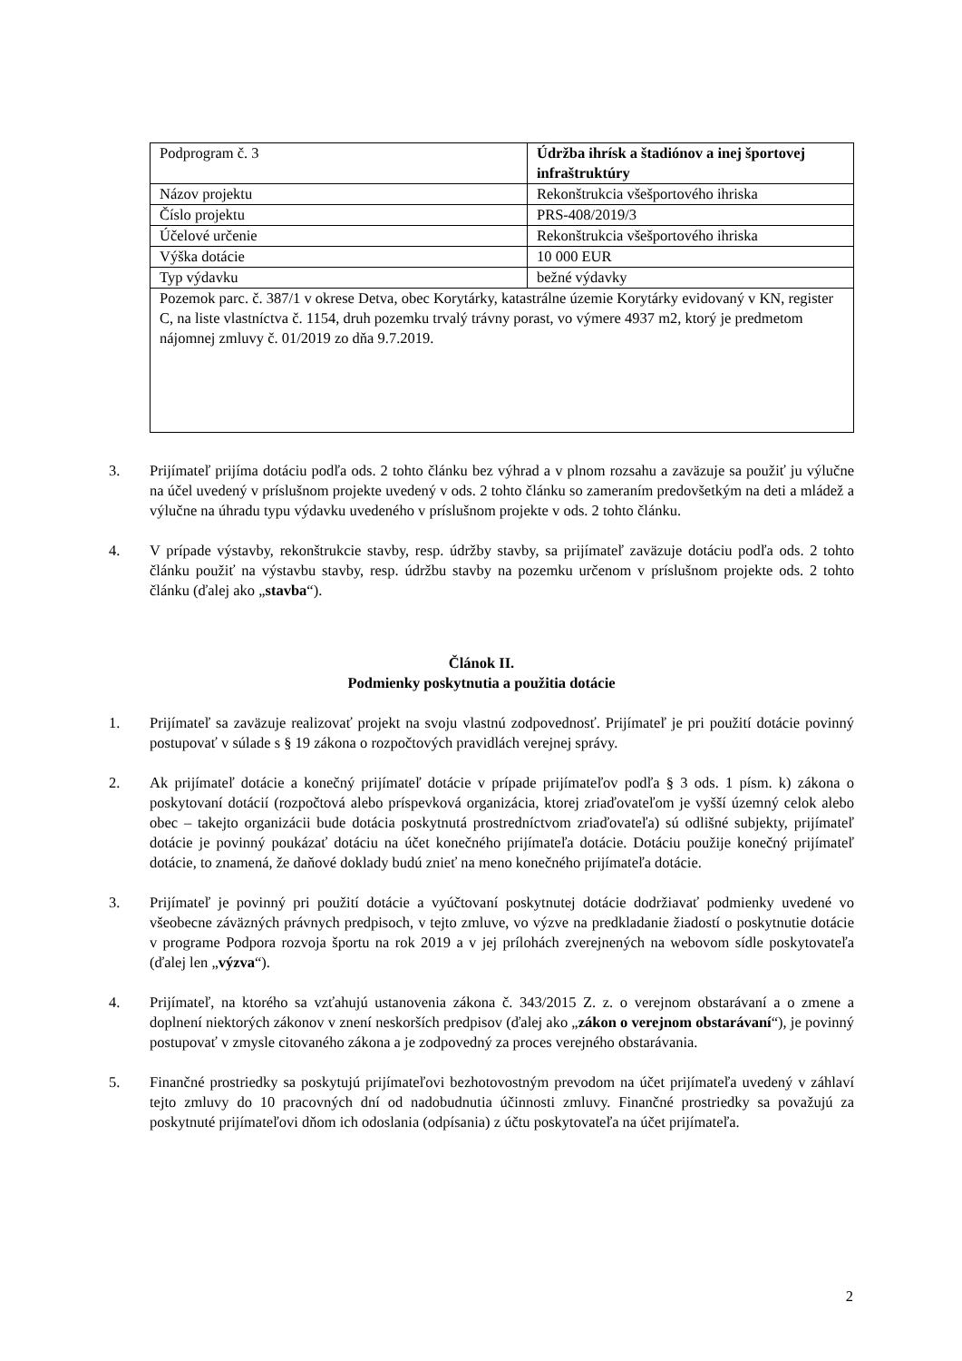| Podprogram č. 3 | Údržba ihrísk a štadiónov a inej športovej infraštruktúry |
| Názov projektu | Rekonštrukcia všešportového ihriska |
| Číslo projektu | PRS-408/2019/3 |
| Účelové určenie | Rekonštrukcia všešportového ihriska |
| Výška dotácie | 10 000 EUR |
| Typ výdavku | bežné výdavky |
| Pozemok parc. č. 387/1 v okrese Detva, obec Korytárky, katastrálne územie Korytárky evidovaný v KN, register C, na liste vlastníctva č. 1154, druh pozemku trvalý trávny porast, vo výmere 4937 m2, ktorý je predmetom nájomnej zmluvy č. 01/2019 zo dňa 9.7.2019. | |
3. Prijímateľ prijíma dotáciu podľa ods. 2 tohto článku bez výhrad a v plnom rozsahu a zaväzuje sa použiť ju výlučne na účel uvedený v príslušnom projekte uvedený v ods. 2 tohto článku so zameraním predovšetkým na deti a mládež a výlučne na úhradu typu výdavku uvedeného v príslušnom projekte v ods. 2 tohto článku.
4. V prípade výstavby, rekonštrukcie stavby, resp. údržby stavby, sa prijímateľ zaväzuje dotáciu podľa ods. 2 tohto článku použiť na výstavbu stavby, resp. údržbu stavby na pozemku určenom v príslušnom projekte ods. 2 tohto článku (ďalej ako „stavba“).
Článok II.
Podmienky poskytnutia a použitia dotácie
1. Prijímateľ sa zaväzuje realizovať projekt na svoju vlastnú zodpovednosť. Prijímateľ je pri použití dotácie povinný postupovať v súlade s § 19 zákona o rozpočtových pravidlách verejnej správy.
2. Ak prijímateľ dotácie a konečný prijímateľ dotácie v prípade prijímateľov podľa § 3 ods. 1 písm. k) zákona o poskytovaní dotácií (rozpočtová alebo príspevková organizácia, ktorej zriaďovateľom je vyšší územný celok alebo obec – takejto organizácii bude dotácia poskytnutá prostredníctvom zriaďovateľa) sú odlišné subjekty, prijímateľ dotácie je povinný poukázať dotáciu na účet konečného prijímateľa dotácie. Dotáciu použije konečný prijímateľ dotácie, to znamená, že daňové doklady budú znieť na meno konečného prijímateľa dotácie.
3. Prijímateľ je povinný pri použití dotácie a vyúčtovaní poskytnutej dotácie dodržiavať podmienky uvedené vo všeobecne záväzných právnych predpisoch, v tejto zmluve, vo výzve na predkladanie žiadostí o poskytnutie dotácie v programe Podpora rozvoja športu na rok 2019 a v jej prílohách zverejnených na webovom sídle poskytovateľa (ďalej len „výzva“).
4. Prijímateľ, na ktorého sa vzťahujú ustanovenia zákona č. 343/2015 Z. z. o verejnom obstarávaní a o zmene a doplnení niektorých zákonov v znení neskorších predpisov (ďalej ako „zákon o verejnom obstarávaní“), je povinný postupovať v zmysle citovaného zákona a je zodpovedný za proces verejného obstarávania.
5. Finančné prostriedky sa poskytujú prijímateľovi bezhotovostným prevodom na účet prijímateľa uvedený v záhlaví tejto zmluvy do 10 pracovných dní od nadobudnutia účinnosti zmluvy. Finančné prostriedky sa považujú za poskytnuté prijímateľovi dňom ich odoslania (odpísania) z účtu poskytovateľa na účet prijímateľa.
2